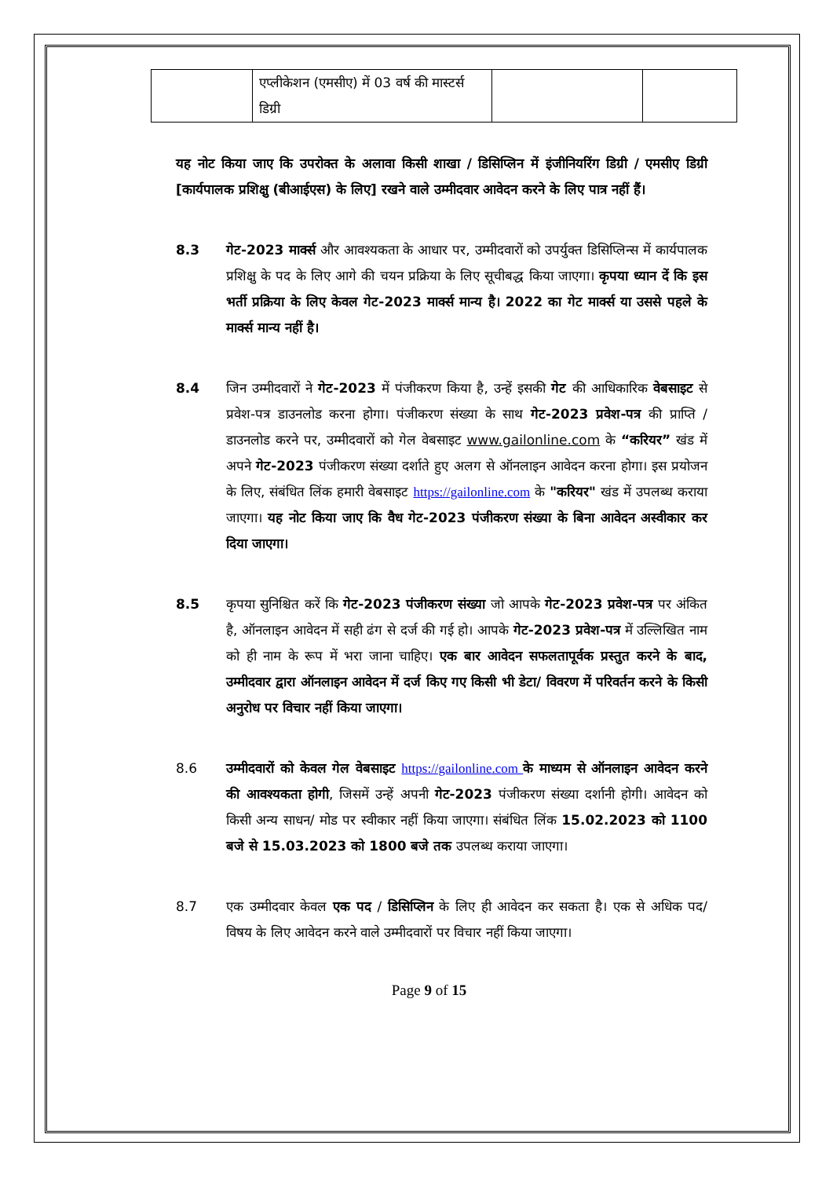| | एप्लीकेशन (एमसीए) में 03 वर्ष की मास्टर्स डिग्री | | |
यह नोट किया जाए कि उपरोक्त के अलावा किसी शाखा / डिसिप्लिन में इंजीनियरिंग डिग्री / एमसीए डिग्री [कार्यपालक प्रशिक्षु (बीआईएस) के लिए] रखने वाले उम्मीदवार आवेदन करने के लिए पात्र नहीं हैं।
8.3 गेट-2023 मार्क्स और आवश्यकता के आधार पर, उम्मीदवारों को उपर्युक्त डिसिप्लिन्स में कार्यपालक प्रशिक्षु के पद के लिए आगे की चयन प्रक्रिया के लिए सूचीबद्ध किया जाएगा। कृपया ध्यान दें कि इस भर्ती प्रक्रिया के लिए केवल गेट-2023 मार्क्स मान्य है। 2022 का गेट मार्क्स या उससे पहले के मार्क्स मान्य नहीं है।
8.4 जिन उम्मीदवारों ने गेट-2023 में पंजीकरण किया है, उन्हें इसकी गेट की आधिकारिक वेबसाइट से प्रवेश-पत्र डाउनलोड करना होगा। पंजीकरण संख्या के साथ गेट-2023 प्रवेश-पत्र की प्राप्ति / डाउनलोड करने पर, उम्मीदवारों को गेल वेबसाइट www.gailonline.com के “करियर” खंड में अपने गेट-2023 पंजीकरण संख्या दर्शाते हुए अलग से ऑनलाइन आवेदन करना होगा। इस प्रयोजन के लिए, संबंधित लिंक हमारी वेबसाइट https://gailonline.com के "करियर" खंड में उपलब्ध कराया जाएगा। यह नोट किया जाए कि वैध गेट-2023 पंजीकरण संख्या के बिना आवेदन अस्वीकार कर दिया जाएगा।
8.5 कृपया सुनिश्चित करें कि गेट-2023 पंजीकरण संख्या जो आपके गेट-2023 प्रवेश-पत्र पर अंकित है, ऑनलाइन आवेदन में सही ढंग से दर्ज की गई हो। आपके गेट-2023 प्रवेश-पत्र में उल्लिखित नाम को ही नाम के रूप में भरा जाना चाहिए। एक बार आवेदन सफलतापूर्वक प्रस्तुत करने के बाद, उम्मीदवार द्वारा ऑनलाइन आवेदन में दर्ज किए गए किसी भी डेटा/ विवरण में परिवर्तन करने के किसी अनुरोध पर विचार नहीं किया जाएगा।
8.6 उम्मीदवारों को केवल गेल वेबसाइट https://gailonline.com के माध्यम से ऑनलाइन आवेदन करने की आवश्यकता होगी, जिसमें उन्हें अपनी गेट-2023 पंजीकरण संख्या दर्शानी होगी। आवेदन को किसी अन्य साधन/ मोड पर स्वीकार नहीं किया जाएगा। संबंधित लिंक 15.02.2023 को 1100 बजे से 15.03.2023 को 1800 बजे तक उपलब्ध कराया जाएगा।
8.7 एक उम्मीदवार केवल एक पद / डिसिप्लिन के लिए ही आवेदन कर सकता है। एक से अधिक पद/ विषय के लिए आवेदन करने वाले उम्मीदवारों पर विचार नहीं किया जाएगा।
Page 9 of 15